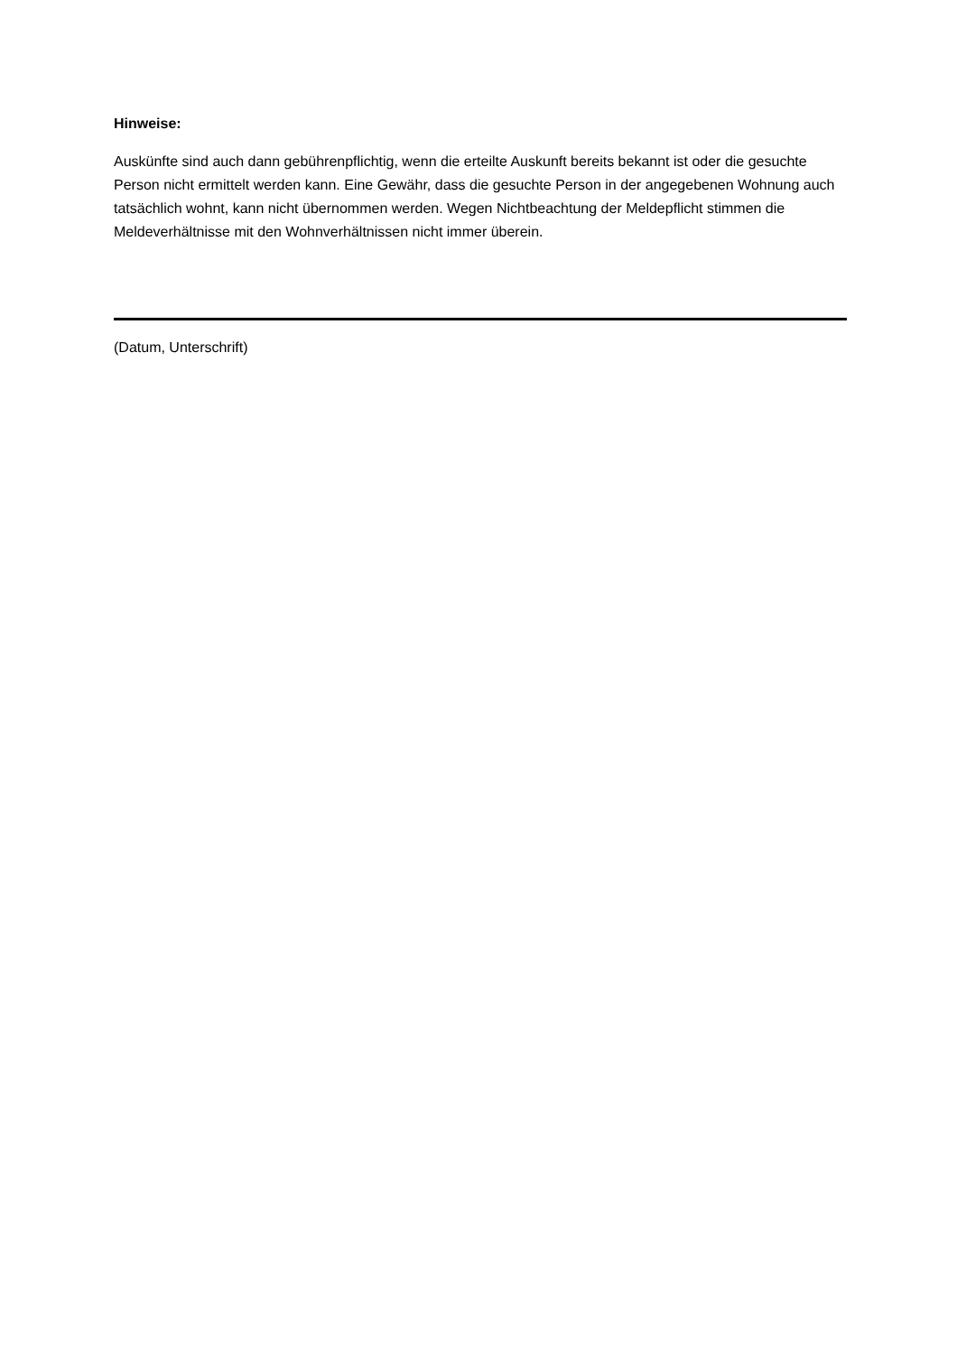Hinweise:
Auskünfte sind auch dann gebührenpflichtig, wenn die erteilte Auskunft bereits bekannt ist oder die gesuchte Person nicht ermittelt werden kann. Eine Gewähr, dass die gesuchte Person in der angegebenen Wohnung auch tatsächlich wohnt, kann nicht übernommen werden. Wegen Nichtbeachtung der Meldepflicht stimmen die Meldeverhältnisse mit den Wohnverhältnissen nicht immer überein.
(Datum, Unterschrift)